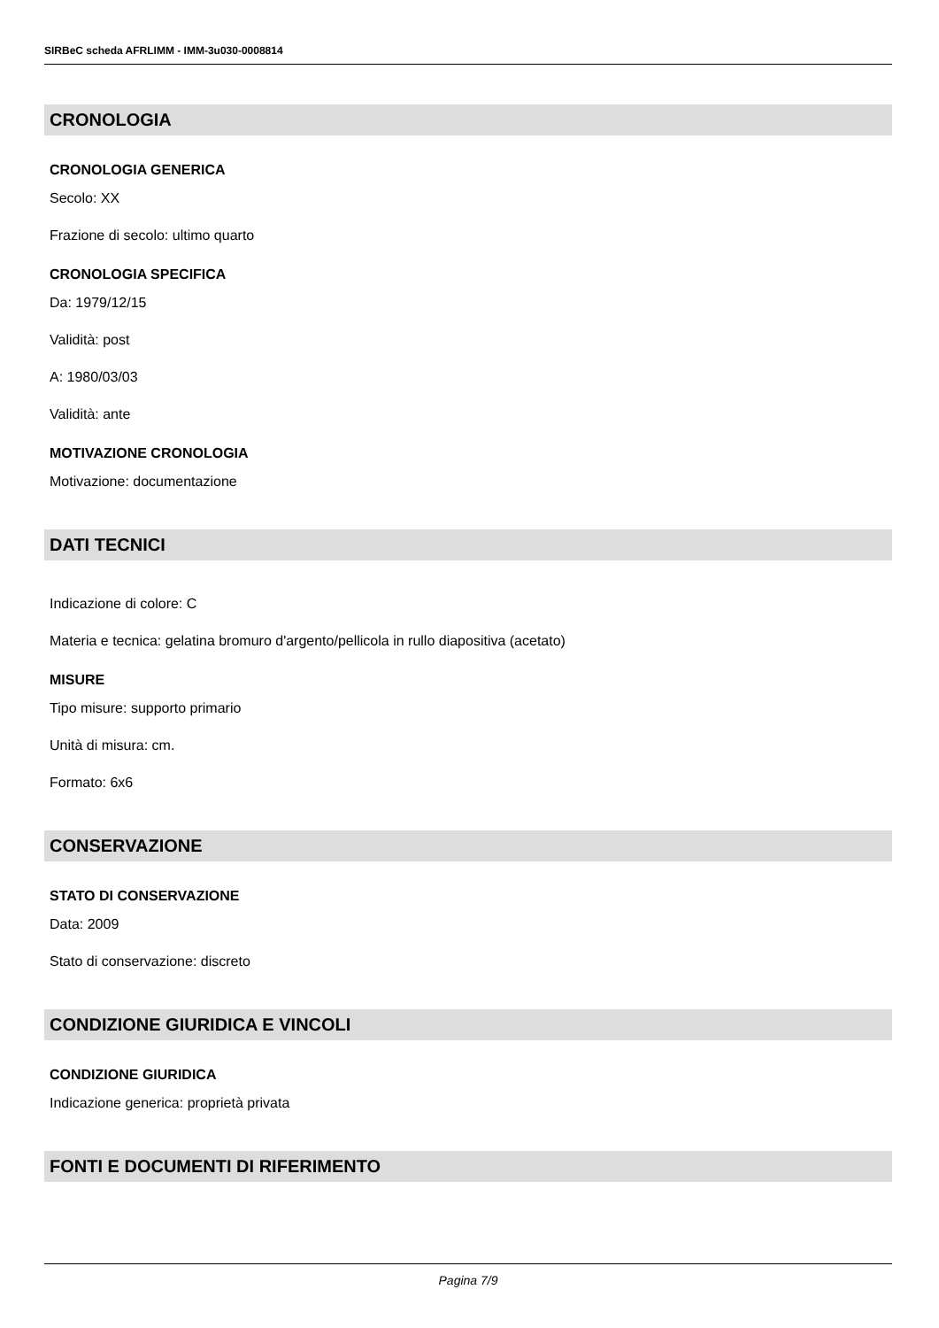SIRBeC scheda AFRLIMM - IMM-3u030-0008814
CRONOLOGIA
CRONOLOGIA GENERICA
Secolo: XX
Frazione di secolo: ultimo quarto
CRONOLOGIA SPECIFICA
Da: 1979/12/15
Validità: post
A: 1980/03/03
Validità: ante
MOTIVAZIONE CRONOLOGIA
Motivazione: documentazione
DATI TECNICI
Indicazione di colore: C
Materia e tecnica: gelatina bromuro d'argento/pellicola in rullo diapositiva (acetato)
MISURE
Tipo misure: supporto primario
Unità di misura: cm.
Formato: 6x6
CONSERVAZIONE
STATO DI CONSERVAZIONE
Data: 2009
Stato di conservazione: discreto
CONDIZIONE GIURIDICA E VINCOLI
CONDIZIONE GIURIDICA
Indicazione generica: proprietà privata
FONTI E DOCUMENTI DI RIFERIMENTO
Pagina 7/9